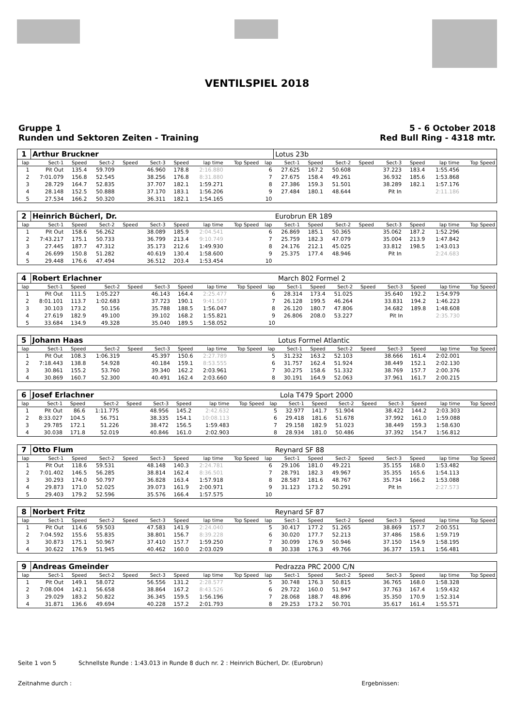VENTILSPIEL 2018
Gruppe 1
Runden und Sektoren Zeiten - Training
5 - 6 October 2018
Red Bull Ring - 4318 mtr.
| 1 | Arthur Bruckner | | | | | | | | | Lotus 23b | | | | | | | |
| lap | Sect-1 | Speed | Sect-2 | Speed | Sect-3 | Speed | lap time | Top Speed | lap | Sect-1 | Speed | Sect-2 | Speed | Sect-3 | Speed | lap time | Top Speed |
| 1 | Pit Out | 135.4 | 59.709 | | 46.960 | 178.8 | 2:16.880 | | 6 | 27.625 | 167.2 | 50.608 | | 37.223 | 183.4 | 1:55.456 | |
| 2 | 7:01.079 | 156.8 | 52.545 | | 38.256 | 176.8 | 8:31.880 | | 7 | 27.675 | 158.4 | 49.261 | | 36.932 | 185.6 | 1:53.868 | |
| 3 | 28.729 | 164.7 | 52.835 | | 37.707 | 182.1 | 1:59.271 | | 8 | 27.386 | 159.3 | 51.501 | | 38.289 | 182.1 | 1:57.176 | |
| 4 | 28.148 | 152.5 | 50.888 | | 37.170 | 183.1 | 1:56.206 | | 9 | 27.484 | 180.1 | 48.644 | | Pit In | | 2:11.186 | |
| 5 | 27.534 | 166.2 | 50.320 | | 36.311 | 182.1 | 1:54.165 | | 10 | | | | | | | | |
| 2 | Heinrich Bücherl, Dr. | | | | | | | | | Eurobrun ER 189 | | | | | | | |
| lap | Sect-1 | Speed | Sect-2 | Speed | Sect-3 | Speed | lap time | Top Speed | lap | Sect-1 | Speed | Sect-2 | Speed | Sect-3 | Speed | lap time | Top Speed |
| 1 | Pit Out | 158.6 | 56.262 | | 38.089 | 185.9 | 2:04.541 | | 6 | 26.869 | 185.1 | 50.365 | | 35.062 | 187.2 | 1:52.296 | |
| 2 | 7:43.217 | 175.1 | 50.733 | | 36.799 | 213.4 | 9:10.749 | | 7 | 25.759 | 182.3 | 47.079 | | 35.004 | 213.9 | 1:47.842 | |
| 3 | 27.445 | 187.7 | 47.312 | | 35.173 | 212.6 | 1:49.930 | | 8 | 24.176 | 212.1 | 45.025 | | 33.812 | 198.5 | 1:43.013 | |
| 4 | 26.699 | 150.8 | 51.282 | | 40.619 | 130.4 | 1:58.600 | | 9 | 25.375 | 177.4 | 48.946 | | Pit In | | 2:24.683 | |
| 5 | 29.448 | 176.6 | 47.494 | | 36.512 | 203.4 | 1:53.454 | | 10 | | | | | | | | |
| 4 | Robert Erlachner | | | | | | | | | March 802 Formel 2 | | | | | | | |
| lap | Sect-1 | Speed | Sect-2 | Speed | Sect-3 | Speed | lap time | Top Speed | lap | Sect-1 | Speed | Sect-2 | Speed | Sect-3 | Speed | lap time | Top Speed |
| 1 | Pit Out | 111.5 | 1:05.227 | | 46.143 | 164.4 | 2:25.477 | | 6 | 28.314 | 173.4 | 51.025 | | 35.640 | 192.2 | 1:54.979 | |
| 2 | 8:01.101 | 113.7 | 1:02.683 | | 37.723 | 190.1 | 9:41.507 | | 7 | 26.128 | 199.5 | 46.264 | | 33.831 | 194.2 | 1:46.223 | |
| 3 | 30.103 | 173.2 | 50.156 | | 35.788 | 188.5 | 1:56.047 | | 8 | 26.120 | 180.7 | 47.806 | | 34.682 | 189.8 | 1:48.608 | |
| 4 | 27.619 | 182.9 | 49.100 | | 39.102 | 168.2 | 1:55.821 | | 9 | 26.806 | 208.0 | 53.227 | | Pit In | | 2:35.730 | |
| 5 | 33.684 | 134.9 | 49.328 | | 35.040 | 189.5 | 1:58.052 | | 10 | | | | | | | | |
| 5 | Johann Haas | | | | | | | | | Lotus Formel Atlantic | | | | | | | |
| lap | Sect-1 | Speed | Sect-2 | Speed | Sect-3 | Speed | lap time | Top Speed | lap | Sect-1 | Speed | Sect-2 | Speed | Sect-3 | Speed | lap time | Top Speed |
| 1 | Pit Out | 108.3 | 1:06.319 | | 45.397 | 150.6 | 2:27.789 | | 5 | 31.232 | 163.2 | 52.103 | | 38.666 | 161.4 | 2:02.001 | |
| 2 | 7:18.443 | 138.8 | 54.928 | | 40.184 | 159.1 | 8:53.555 | | 6 | 31.757 | 162.4 | 51.924 | | 38.449 | 152.1 | 2:02.130 | |
| 3 | 30.861 | 155.2 | 53.760 | | 39.340 | 162.2 | 2:03.961 | | 7 | 30.275 | 158.6 | 51.332 | | 38.769 | 157.7 | 2:00.376 | |
| 4 | 30.869 | 160.7 | 52.300 | | 40.491 | 162.4 | 2:03.660 | | 8 | 30.191 | 164.9 | 52.063 | | 37.961 | 161.7 | 2:00.215 | |
| 6 | Josef Erlachner | | | | | | | | | Lola T479 Sport 2000 | | | | | | | |
| lap | Sect-1 | Speed | Sect-2 | Speed | Sect-3 | Speed | lap time | Top Speed | lap | Sect-1 | Speed | Sect-2 | Speed | Sect-3 | Speed | lap time | Top Speed |
| 1 | Pit Out | 86.6 | 1:11.775 | | 48.956 | 145.2 | 2:42.632 | | 5 | 32.977 | 141.7 | 51.904 | | 38.422 | 144.2 | 2:03.303 | |
| 2 | 8:33.027 | 104.5 | 56.751 | | 38.335 | 154.1 | 10:08.113 | | 6 | 29.418 | 181.6 | 51.678 | | 37.992 | 161.0 | 1:59.088 | |
| 3 | 29.785 | 172.1 | 51.226 | | 38.472 | 156.5 | 1:59.483 | | 7 | 29.158 | 182.9 | 51.023 | | 38.449 | 159.3 | 1:58.630 | |
| 4 | 30.038 | 171.8 | 52.019 | | 40.846 | 161.0 | 2:02.903 | | 8 | 28.934 | 181.0 | 50.486 | | 37.392 | 154.7 | 1:56.812 | |
| 7 | Otto Flum | | | | | | | | | Reynard SF 88 | | | | | | | |
| lap | Sect-1 | Speed | Sect-2 | Speed | Sect-3 | Speed | lap time | Top Speed | lap | Sect-1 | Speed | Sect-2 | Speed | Sect-3 | Speed | lap time | Top Speed |
| 1 | Pit Out | 118.6 | 59.531 | | 48.148 | 140.3 | 2:24.781 | | 6 | 29.106 | 181.0 | 49.221 | | 35.155 | 168.0 | 1:53.482 | |
| 2 | 7:01.402 | 146.5 | 56.285 | | 38.814 | 162.4 | 8:36.501 | | 7 | 28.791 | 182.3 | 49.967 | | 35.355 | 165.6 | 1:54.113 | |
| 3 | 30.293 | 174.0 | 50.797 | | 36.828 | 163.4 | 1:57.918 | | 8 | 28.587 | 181.6 | 48.767 | | 35.734 | 166.2 | 1:53.088 | |
| 4 | 29.873 | 171.0 | 52.025 | | 39.073 | 161.9 | 2:00.971 | | 9 | 31.123 | 173.2 | 50.291 | | Pit In | | 2:27.573 | |
| 5 | 29.403 | 179.2 | 52.596 | | 35.576 | 166.4 | 1:57.575 | | 10 | | | | | | | | |
| 8 | Norbert Fritz | | | | | | | | | Reynard SF 87 | | | | | | | |
| lap | Sect-1 | Speed | Sect-2 | Speed | Sect-3 | Speed | lap time | Top Speed | lap | Sect-1 | Speed | Sect-2 | Speed | Sect-3 | Speed | lap time | Top Speed |
| 1 | Pit Out | 114.6 | 59.503 | | 47.583 | 141.9 | 2:24.040 | | 5 | 30.417 | 177.2 | 51.265 | | 38.869 | 157.7 | 2:00.551 | |
| 2 | 7:04.592 | 155.6 | 55.835 | | 38.801 | 156.7 | 8:39.228 | | 6 | 30.020 | 177.7 | 52.213 | | 37.486 | 158.6 | 1:59.719 | |
| 3 | 30.873 | 175.1 | 50.967 | | 37.410 | 157.7 | 1:59.250 | | 7 | 30.099 | 176.9 | 50.946 | | 37.150 | 154.9 | 1:58.195 | |
| 4 | 30.622 | 176.9 | 51.945 | | 40.462 | 160.0 | 2:03.029 | | 8 | 30.338 | 176.3 | 49.766 | | 36.377 | 159.1 | 1:56.481 | |
| 9 | Andreas Gmeinder | | | | | | | | | Pedrazza PRC 2000 C/N | | | | | | | |
| lap | Sect-1 | Speed | Sect-2 | Speed | Sect-3 | Speed | lap time | Top Speed | lap | Sect-1 | Speed | Sect-2 | Speed | Sect-3 | Speed | lap time | Top Speed |
| 1 | Pit Out | 149.1 | 58.072 | | 56.556 | 131.2 | 2:28.577 | | 5 | 30.748 | 176.3 | 50.815 | | 36.765 | 168.0 | 1:58.328 | |
| 2 | 7:08.004 | 142.1 | 56.658 | | 38.864 | 167.2 | 8:43.526 | | 6 | 29.722 | 160.0 | 51.947 | | 37.763 | 167.4 | 1:59.432 | |
| 3 | 29.029 | 183.2 | 50.822 | | 36.345 | 159.5 | 1:56.196 | | 7 | 28.068 | 188.7 | 48.896 | | 35.350 | 170.9 | 1:52.314 | |
| 4 | 31.871 | 136.6 | 49.694 | | 40.228 | 157.2 | 2:01.793 | | 8 | 29.253 | 173.2 | 50.701 | | 35.617 | 161.4 | 1:55.571 | |
Seite 1 von 5 Schnellste Runde : 1:43.013 in Runde 8 duch nr. 2 : Heinrich Bücherl, Dr. (Eurobrun)
Zeitnahme durch : Ergebnissen: